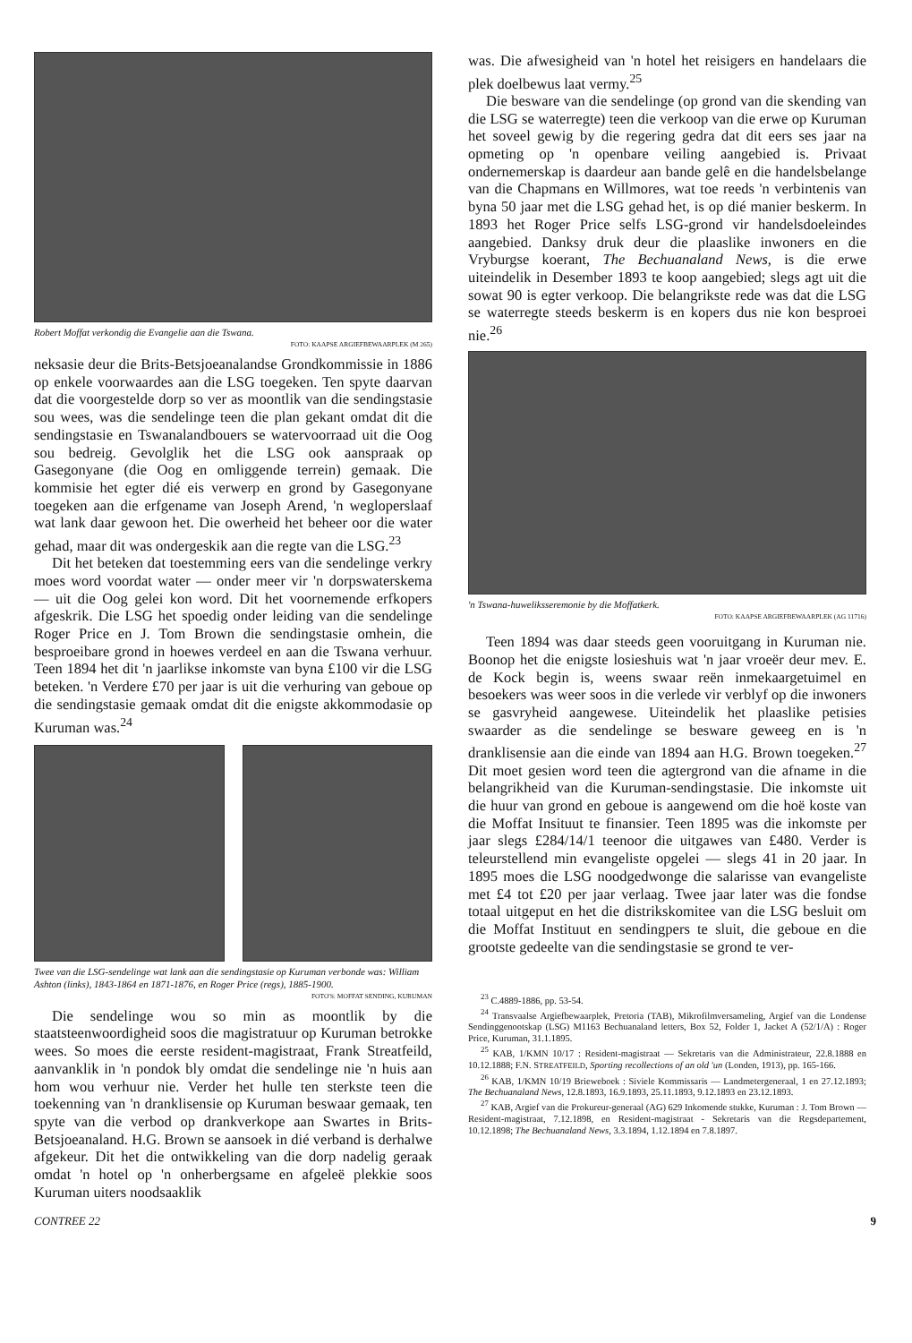Robert Moffat verkondig die Evangelie aan die Tswana.
FOTO: KAAPSE ARGIEFBEWAARPLEK (M 265)
neksasie deur die Brits-Betsjoeanalandse Grondkommissie in 1886 op enkele voorwaardes aan die LSG toegeken. Ten spyte daarvan dat die voorgestelde dorp so ver as moontlik van die sendingstasie sou wees, was die sendelinge teen die plan gekant omdat dit die sendingstasie en Tswanalandbouers se watervoorraad uit die Oog sou bedreig. Gevolglik het die LSG ook aanspraak op Gasegonyane (die Oog en omliggende terrein) gemaak. Die kommisie het egter dié eis verwerp en grond by Gasegonyane toegeken aan die erfgename van Joseph Arend, 'n wegloperslaaf wat lank daar gewoon het. Die owerheid het beheer oor die water gehad, maar dit was ondergeskik aan die regte van die LSG.<sup>23</sup>
Dit het beteken dat toestemming eers van die sendelinge verkry moes word voordat water — onder meer vir 'n dorpswaterskema — uit die Oog gelei kon word. Dit het voornemende erfkopers afgeskrik. Die LSG het spoedig onder leiding van die sendelinge Roger Price en J. Tom Brown die sendingstasie omhein, die besproeibare grond in hoewes verdeel en aan die Tswana verhuur. Teen 1894 het dit 'n jaarlikse inkomste van byna £100 vir die LSG beteken. 'n Verdere £70 per jaar is uit die verhuring van geboue op die sendingstasie gemaak omdat dit die enigste akkommodasie op Kuruman was.<sup>24</sup>
Twee van die LSG-sendelinge wat lank aan die sendingstasie op Kuruman verbonde was: William Ashton (links), 1843-1864 en 1871-1876, en Roger Price (regs), 1885-1900.
FOTO'S: MOFFAT SENDING, KURUMAN
Die sendelinge wou so min as moontlik by die staatsteenwoordigheid soos die magistratuur op Kuruman betrokke wees. So moes die eerste resident-magistraat, Frank Streatfeild, aanvanklik in 'n pondok bly omdat die sendelinge nie 'n huis aan hom wou verhuur nie. Verder het hulle ten sterkste teen die toekenning van 'n dranklisensie op Kuruman beswaar gemaak, ten spyte van die verbod op drankverkope aan Swartes in Brits-Betsjoeanaland. H.G. Brown se aansoek in dié verband is derhalwe afgekeur. Dit het die ontwikkeling van die dorp nadelig geraak omdat 'n hotel op 'n onherbergsame en afgeleë plekkie soos Kuruman uiters noodsaaklik
was. Die afwesigheid van 'n hotel het reisigers en handelaars die plek doelbewus laat vermy.<sup>25</sup>
Die besware van die sendelinge (op grond van die skending van die LSG se waterregte) teen die verkoop van die erwe op Kuruman het soveel gewig by die regering gedra dat dit eers ses jaar na opmeting op 'n openbare veiling aangebied is. Privaat ondernemerskap is daardeur aan bande gelê en die handelsbelange van die Chapmans en Willmores, wat toe reeds 'n verbintenis van byna 50 jaar met die LSG gehad het, is op dié manier beskerm. In 1893 het Roger Price selfs LSG-grond vir handelsdoeleindes aangebied. Danksy druk deur die plaaslike inwoners en die Vryburgse koerant, The Bechuanaland News, is die erwe uiteindelik in Desember 1893 te koop aangebied; slegs agt uit die sowat 90 is egter verkoop. Die belangrikste rede was dat die LSG se waterregte steeds beskerm is en kopers dus nie kon besproei nie.<sup>26</sup>
'n Tswana-huweliksseremonie by die Moffatkerk.
FOTO: KAAPSE ARGIEFBEWAARPLEK (AG 11716)
Teen 1894 was daar steeds geen vooruitgang in Kuruman nie. Boonop het die enigste losieshuis wat 'n jaar vroeër deur mev. E. de Kock begin is, weens swaar reën inmekaargetuimel en besoekers was weer soos in die verlede vir verblyf op die inwoners se gasvryheid aangewese. Uiteindelik het plaaslike petisies swaarder as die sendelinge se besware geweeg en is 'n dranklisensie aan die einde van 1894 aan H.G. Brown toegeken.<sup>27</sup> Dit moet gesien word teen die agtergrond van die afname in die belangrikheid van die Kuruman-sendingstasie. Die inkomste uit die huur van grond en geboue is aangewend om die hoë koste van die Moffat Insituut te finansier. Teen 1895 was die inkomste per jaar slegs £284/14/1 teenoor die uitgawes van £480. Verder is teleurstellend min evangeliste opgelei — slegs 41 in 20 jaar. In 1895 moes die LSG noodgedwonge die salarisse van evangeliste met £4 tot £20 per jaar verlaag. Twee jaar later was die fondse totaal uitgeput en het die distrikskomitee van die LSG besluit om die Moffat Instituut en sendingpers te sluit, die geboue en die grootste gedeelte van die sendingstasie se grond te ver-
<sup>23</sup> C.4889-1886, pp. 53-54.
<sup>24</sup> Transvaalse Argiefbewaarplek, Pretoria (TAB), Mikrofilmversameling, Argief van die Londense Sendinggenootskap (LSG) M1163 Bechuanaland letters, Box 52, Folder 1, Jacket A (52/1/A) : Roger Price, Kuruman, 31.1.1895.
<sup>25</sup> KAB, 1/KMN 10/17 : Resident-magistraat — Sekretaris van die Administrateur, 22.8.1888 en 10.12.1888; F.N. STREATFEILD, Sporting recollections of an old 'un (Londen, 1913), pp. 165-166.
<sup>26</sup> KAB, 1/KMN 10/19 Brieweboek : Siviele Kommissaris — Landmetergeneraal, 1 en 27.12.1893; The Bechuanaland News, 12.8.1893, 16.9.1893, 25.11.1893, 9.12.1893 en 23.12.1893.
<sup>27</sup> KAB, Argief van die Prokureur-generaal (AG) 629 Inkomende stukke, Kuruman : J. Tom Brown — Resident-magistraat, 7.12.1898, en Resident-magistraat - Sekretaris van die Regsdepartement, 10.12.1898; The Bechuanaland News, 3.3.1894, 1.12.1894 en 7.8.1897.
CONTREE 22 9